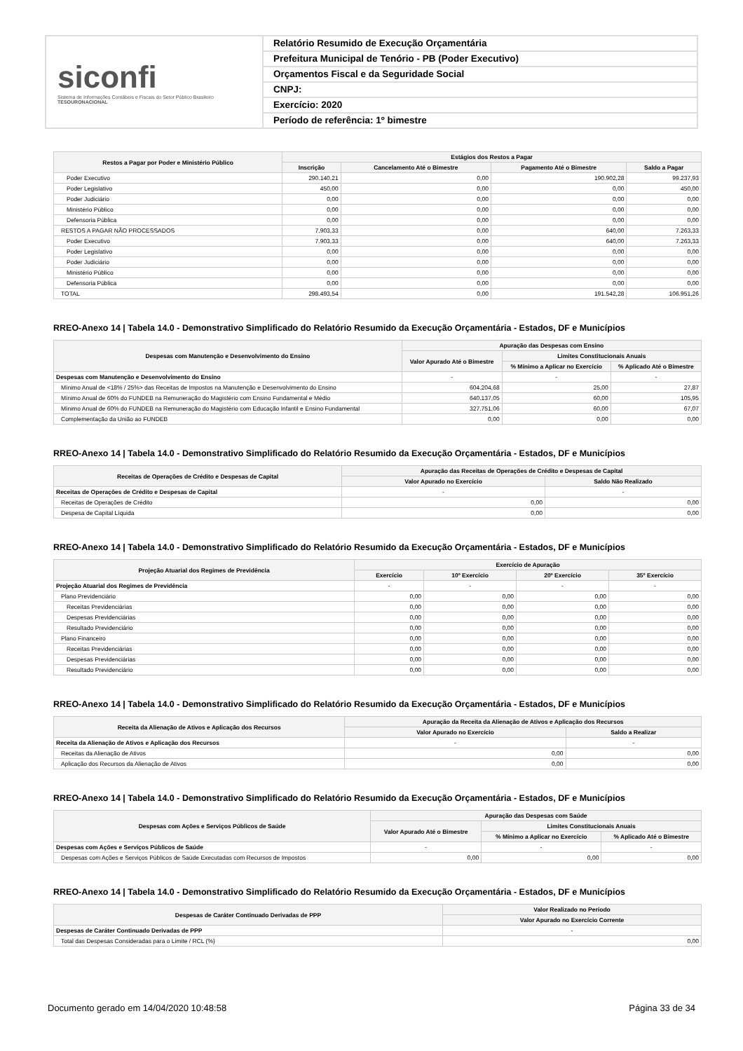siconfi
Sistema de Informações Contábeis e Fiscais do Setor Público Brasileiro
TESOURONACIONAL
Relatório Resumido de Execução Orçamentária
Prefeitura Municipal de Tenório - PB (Poder Executivo)
Orçamentos Fiscal e da Seguridade Social
CNPJ:
Exercício: 2020
Período de referência: 1º bimestre
| Restos a Pagar por Poder e Ministério Público | Estágios dos Restos a Pagar | | | |
| --- | --- | --- | --- | --- |
| | Inscrição | Cancelamento Até o Bimestre | Pagamento Até o Bimestre | Saldo a Pagar |
| Poder Executivo | 290.140,21 | 0,00 | 190.902,28 | 99.237,93 |
| Poder Legislativo | 450,00 | 0,00 | 0,00 | 450,00 |
| Poder Judiciário | 0,00 | 0,00 | 0,00 | 0,00 |
| Ministério Público | 0,00 | 0,00 | 0,00 | 0,00 |
| Defensoria Pública | 0,00 | 0,00 | 0,00 | 0,00 |
| RESTOS A PAGAR NÃO PROCESSADOS | 7.903,33 | 0,00 | 640,00 | 7.263,33 |
| Poder Executivo | 7.903,33 | 0,00 | 640,00 | 7.263,33 |
| Poder Legislativo | 0,00 | 0,00 | 0,00 | 0,00 |
| Poder Judiciário | 0,00 | 0,00 | 0,00 | 0,00 |
| Ministério Público | 0,00 | 0,00 | 0,00 | 0,00 |
| Defensoria Pública | 0,00 | 0,00 | 0,00 | 0,00 |
| TOTAL | 298.493,54 | 0,00 | 191.542,28 | 106.951,26 |
RREO-Anexo 14 | Tabela 14.0 - Demonstrativo Simplificado do Relatório Resumido da Execução Orçamentária - Estados, DF e Municípios
| Despesas com Manutenção e Desenvolvimento do Ensino | Apuração das Despesas com Ensino | | |
| --- | --- | --- | --- |
| | Valor Apurado Até o Bimestre | Limites Constitucionais Anuais | |
| | | % Mínimo a Aplicar no Exercício | % Aplicado Até o Bimestre |
| Despesas com Manutenção e Desenvolvimento do Ensino | - | - | - |
| Mínimo Anual de <18% / 25%> das Receitas de Impostos na Manutenção e Desenvolvimento do Ensino | 604.204,68 | 25,00 | 27,87 |
| Mínimo Anual de 60% do FUNDEB na Remuneração do Magistério com Ensino Fundamental e Médio | 640.137,05 | 60,00 | 105,95 |
| Mínimo Anual de 60% do FUNDEB na Remuneração do Magistério com Educação Infantil e Ensino Fundamental | 327.751,06 | 60,00 | 67,07 |
| Complementação da União ao FUNDEB | 0,00 | 0,00 | 0,00 |
RREO-Anexo 14 | Tabela 14.0 - Demonstrativo Simplificado do Relatório Resumido da Execução Orçamentária - Estados, DF e Municípios
| Receitas de Operações de Crédito e Despesas de Capital | Apuração das Receitas de Operações de Crédito e Despesas de Capital | |
| --- | --- | --- |
| | Valor Apurado no Exercício | Saldo Não Realizado |
| Receitas de Operações de Crédito e Despesas de Capital | - | - |
| Receitas de Operações de Crédito | 0,00 | 0,00 |
| Despesa de Capital Líquida | 0,00 | 0,00 |
RREO-Anexo 14 | Tabela 14.0 - Demonstrativo Simplificado do Relatório Resumido da Execução Orçamentária - Estados, DF e Municípios
| Projeção Atuarial dos Regimes de Previdência | Exercício de Apuração | | | |
| --- | --- | --- | --- | --- |
| | Exercício | 10º Exercício | 20º Exercício | 35º Exercício |
| Projeção Atuarial dos Regimes de Previdência | - | - | - | - |
| Plano Previdenciário | 0,00 | 0,00 | 0,00 | 0,00 |
| Receitas Previdenciárias | 0,00 | 0,00 | 0,00 | 0,00 |
| Despesas Previdenciárias | 0,00 | 0,00 | 0,00 | 0,00 |
| Resultado Previdenciário | 0,00 | 0,00 | 0,00 | 0,00 |
| Plano Financeiro | 0,00 | 0,00 | 0,00 | 0,00 |
| Receitas Previdenciárias | 0,00 | 0,00 | 0,00 | 0,00 |
| Despesas Previdenciárias | 0,00 | 0,00 | 0,00 | 0,00 |
| Resultado Previdenciário | 0,00 | 0,00 | 0,00 | 0,00 |
RREO-Anexo 14 | Tabela 14.0 - Demonstrativo Simplificado do Relatório Resumido da Execução Orçamentária - Estados, DF e Municípios
| Receita da Alienação de Ativos e Aplicação dos Recursos | Apuração da Receita da Alienação de Ativos e Aplicação dos Recursos | |
| --- | --- | --- |
| | Valor Apurado no Exercício | Saldo a Realizar |
| Receita da Alienação de Ativos e Aplicação dos Recursos | - | - |
| Receitas da Alienação de Ativos | 0,00 | 0,00 |
| Aplicação dos Recursos da Alienação de Ativos | 0,00 | 0,00 |
RREO-Anexo 14 | Tabela 14.0 - Demonstrativo Simplificado do Relatório Resumido da Execução Orçamentária - Estados, DF e Municípios
| Despesas com Ações e Serviços Públicos de Saúde | Apuração das Despesas com Saúde | | |
| --- | --- | --- | --- |
| | Valor Apurado Até o Bimestre | Limites Constitucionais Anuais | |
| | | % Mínimo a Aplicar no Exercício | % Aplicado Até o Bimestre |
| Despesas com Ações e Serviços Públicos de Saúde | - | - | - |
| Despesas com Ações e Serviços Públicos de Saúde Executadas com Recursos de Impostos | 0,00 | 0,00 | 0,00 |
RREO-Anexo 14 | Tabela 14.0 - Demonstrativo Simplificado do Relatório Resumido da Execução Orçamentária - Estados, DF e Municípios
| Despesas de Caráter Continuado Derivadas de PPP | Valor Realizado no Período |
| --- | --- |
| | Valor Apurado no Exercício Corrente |
| Despesas de Caráter Continuado Derivadas de PPP | - |
| Total das Despesas Consideradas para o Limite / RCL (%) | 0,00 |
Documento gerado em 14/04/2020 10:48:58 Página 33 de 34